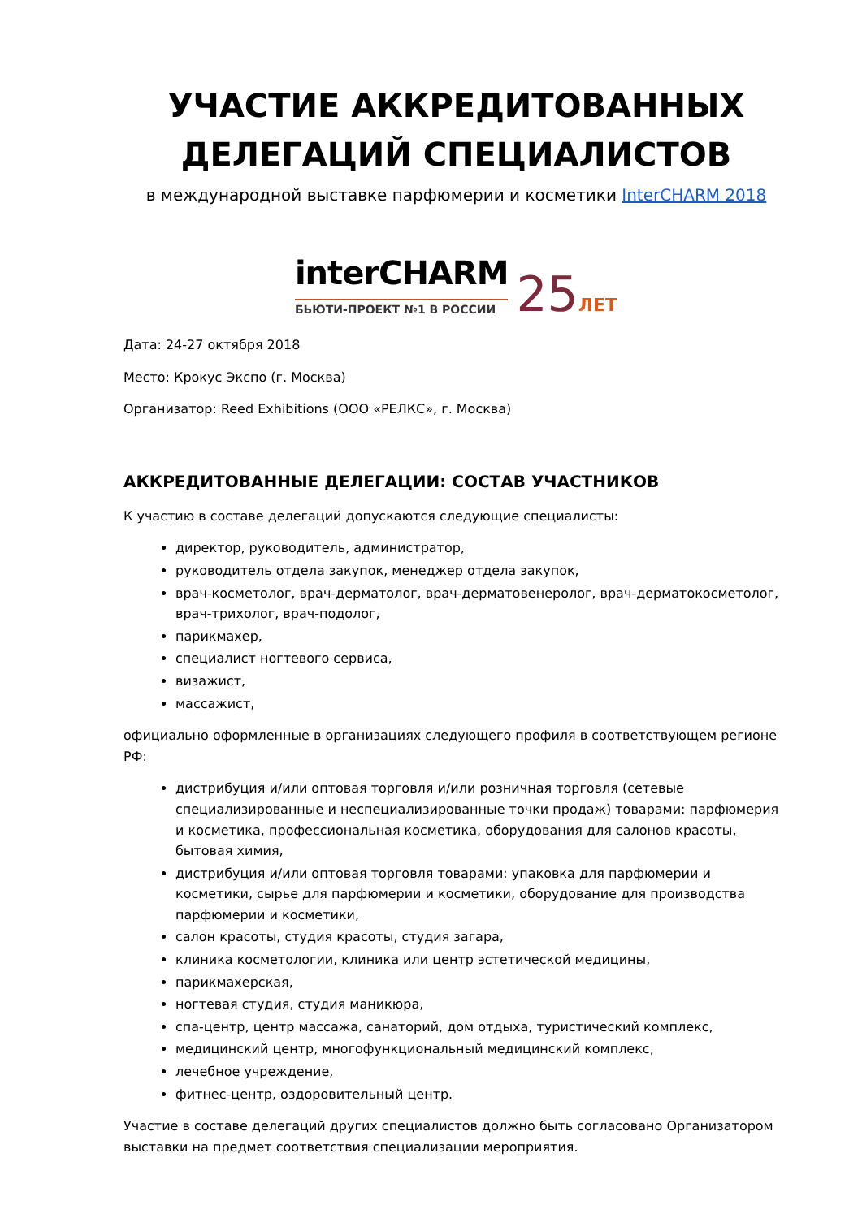УЧАСТИЕ АККРЕДИТОВАННЫХ
ДЕЛЕГАЦИЙ СПЕЦИАЛИСТОВ
в международной выставке парфюмерии и косметики InterCHARM 2018
interCHARM
БЬЮТИ-ПРОЕКТ №1 В РОССИИ
25ЛЕТ
Дата: 24-27 октября 2018
Место: Крокус Экспо (г. Москва)
Организатор: Reed Exhibitions (ООО «РЕЛКС», г. Москва)
АККРЕДИТОВАННЫЕ ДЕЛЕГАЦИИ: СОСТАВ УЧАСТНИКОВ
К участию в составе делегаций допускаются следующие специалисты:
директор, руководитель, администратор,
руководитель отдела закупок, менеджер отдела закупок,
врач-косметолог, врач-дерматолог, врач-дерматовенеролог, врач-дерматокосметолог, врач-трихолог, врач-подолог,
парикмахер,
специалист ногтевого сервиса,
визажист,
массажист,
официально оформленные в организациях следующего профиля в соответствующем регионе РФ:
дистрибуция и/или оптовая торговля и/или розничная торговля (сетевые специализированные и неспециализированные точки продаж) товарами: парфюмерия и косметика, профессиональная косметика, оборудования для салонов красоты, бытовая химия,
дистрибуция и/или оптовая торговля товарами: упаковка для парфюмерии и косметики, сырье для парфюмерии и косметики, оборудование для производства парфюмерии и косметики,
салон красоты, студия красоты, студия загара,
клиника косметологии, клиника или центр эстетической медицины,
парикмахерская,
ногтевая студия, студия маникюра,
спа-центр, центр массажа, санаторий, дом отдыха, туристический комплекс,
медицинский центр, многофункциональный медицинский комплекс,
лечебное учреждение,
фитнес-центр, оздоровительный центр.
Участие в составе делегаций других специалистов должно быть согласовано Организатором выставки на предмет соответствия специализации мероприятия.